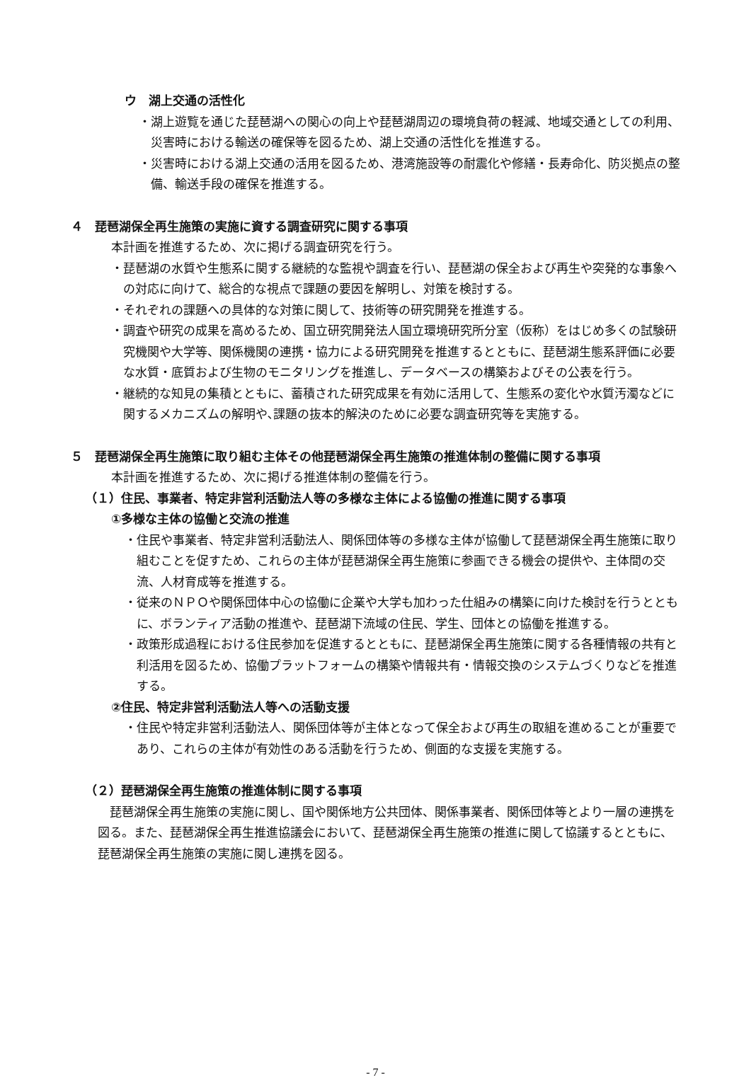ウ　湖上交通の活性化
・湖上遊覧を通じた琵琶湖への関心の向上や琵琶湖周辺の環境負荷の軽減、地域交通としての利用、災害時における輸送の確保等を図るため、湖上交通の活性化を推進する。
・災害時における湖上交通の活用を図るため、港湾施設等の耐震化や修繕・長寿命化、防災拠点の整備、輸送手段の確保を推進する。
４　琵琶湖保全再生施策の実施に資する調査研究に関する事項
本計画を推進するため、次に掲げる調査研究を行う。
・琵琶湖の水質や生態系に関する継続的な監視や調査を行い、琵琶湖の保全および再生や突発的な事象への対応に向けて、総合的な視点で課題の要因を解明し、対策を検討する。
・それぞれの課題への具体的な対策に関して、技術等の研究開発を推進する。
・調査や研究の成果を高めるため、国立研究開発法人国立環境研究所分室（仮称）をはじめ多くの試験研究機関や大学等、関係機関の連携・協力による研究開発を推進するとともに、琵琶湖生態系評価に必要な水質・底質および生物のモニタリングを推進し、データベースの構築およびその公表を行う。
・継続的な知見の集積とともに、蓄積された研究成果を有効に活用して、生態系の変化や水質汚濁などに関するメカニズムの解明や､課題の抜本的解決のために必要な調査研究等を実施する。
５　琵琶湖保全再生施策に取り組む主体その他琵琶湖保全再生施策の推進体制の整備に関する事項
本計画を推進するため、次に掲げる推進体制の整備を行う。
（１）住民、事業者、特定非営利活動法人等の多様な主体による協働の推進に関する事項
①多様な主体の協働と交流の推進
・住民や事業者、特定非営利活動法人、関係団体等の多様な主体が協働して琵琶湖保全再生施策に取り組むことを促すため、これらの主体が琵琶湖保全再生施策に参画できる機会の提供や、主体間の交流、人材育成等を推進する。
・従来のＮＰＯや関係団体中心の協働に企業や大学も加わった仕組みの構築に向けた検討を行うとともに、ボランティア活動の推進や、琵琶湖下流域の住民、学生、団体との協働を推進する。
・政策形成過程における住民参加を促進するとともに、琵琶湖保全再生施策に関する各種情報の共有と利活用を図るため、協働プラットフォームの構築や情報共有・情報交換のシステムづくりなどを推進する。
②住民、特定非営利活動法人等への活動支援
・住民や特定非営利活動法人、関係団体等が主体となって保全および再生の取組を進めることが重要であり、これらの主体が有効性のある活動を行うため、側面的な支援を実施する。
（２）琵琶湖保全再生施策の推進体制に関する事項
琵琶湖保全再生施策の実施に関し、国や関係地方公共団体、関係事業者、関係団体等とより一層の連携を図る。また、琵琶湖保全再生推進協議会において、琵琶湖保全再生施策の推進に関して協議するとともに、琵琶湖保全再生施策の実施に関し連携を図る。
- 7 -